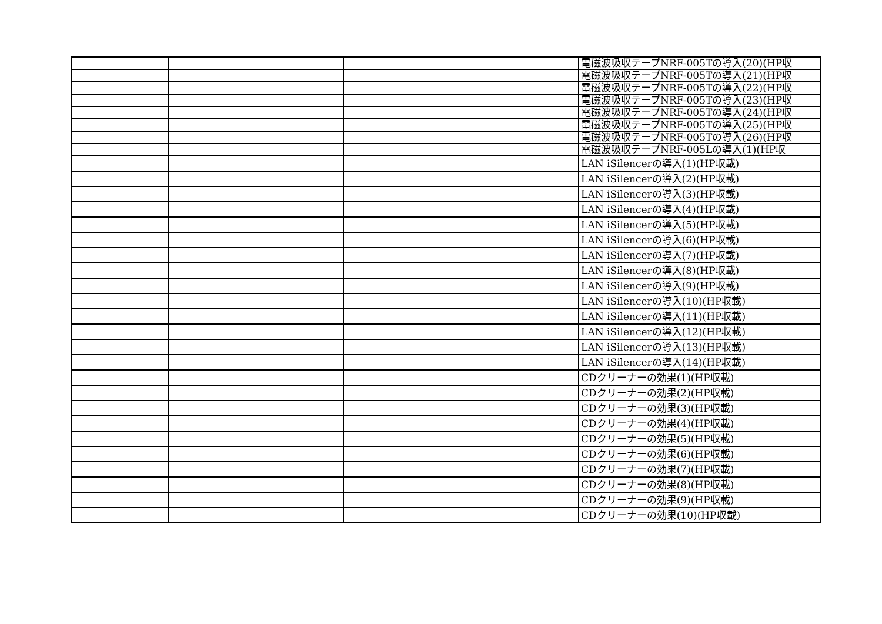| | | | 電磁波吸収テープNRF-005Tの導入(20)(HP収 |
| | | | 電磁波吸収テープNRF-005Tの導入(21)(HP収 |
| | | | 電磁波吸収テープNRF-005Tの導入(22)(HP収 |
| | | | 電磁波吸収テープNRF-005Tの導入(23)(HP収 |
| | | | 電磁波吸収テープNRF-005Tの導入(24)(HP収 |
| | | | 電磁波吸収テープNRF-005Tの導入(25)(HP収 |
| | | | 電磁波吸収テープNRF-005Tの導入(26)(HP収 |
| | | | 電磁波吸収テープNRF-005Lの導入(1)(HP収 |
| | | | LAN iSilencerの導入(1)(HP収載) |
| | | | LAN iSilencerの導入(2)(HP収載) |
| | | | LAN iSilencerの導入(3)(HP収載) |
| | | | LAN iSilencerの導入(4)(HP収載) |
| | | | LAN iSilencerの導入(5)(HP収載) |
| | | | LAN iSilencerの導入(6)(HP収載) |
| | | | LAN iSilencerの導入(7)(HP収載) |
| | | | LAN iSilencerの導入(8)(HP収載) |
| | | | LAN iSilencerの導入(9)(HP収載) |
| | | | LAN iSilencerの導入(10)(HP収載) |
| | | | LAN iSilencerの導入(11)(HP収載) |
| | | | LAN iSilencerの導入(12)(HP収載) |
| | | | LAN iSilencerの導入(13)(HP収載) |
| | | | LAN iSilencerの導入(14)(HP収載) |
| | | | CDクリーナーの効果(1)(HP収載) |
| | | | CDクリーナーの効果(2)(HP収載) |
| | | | CDクリーナーの効果(3)(HP収載) |
| | | | CDクリーナーの効果(4)(HP収載) |
| | | | CDクリーナーの効果(5)(HP収載) |
| | | | CDクリーナーの効果(6)(HP収載) |
| | | | CDクリーナーの効果(7)(HP収載) |
| | | | CDクリーナーの効果(8)(HP収載) |
| | | | CDクリーナーの効果(9)(HP収載) |
| | | | CDクリーナーの効果(10)(HP収載) |